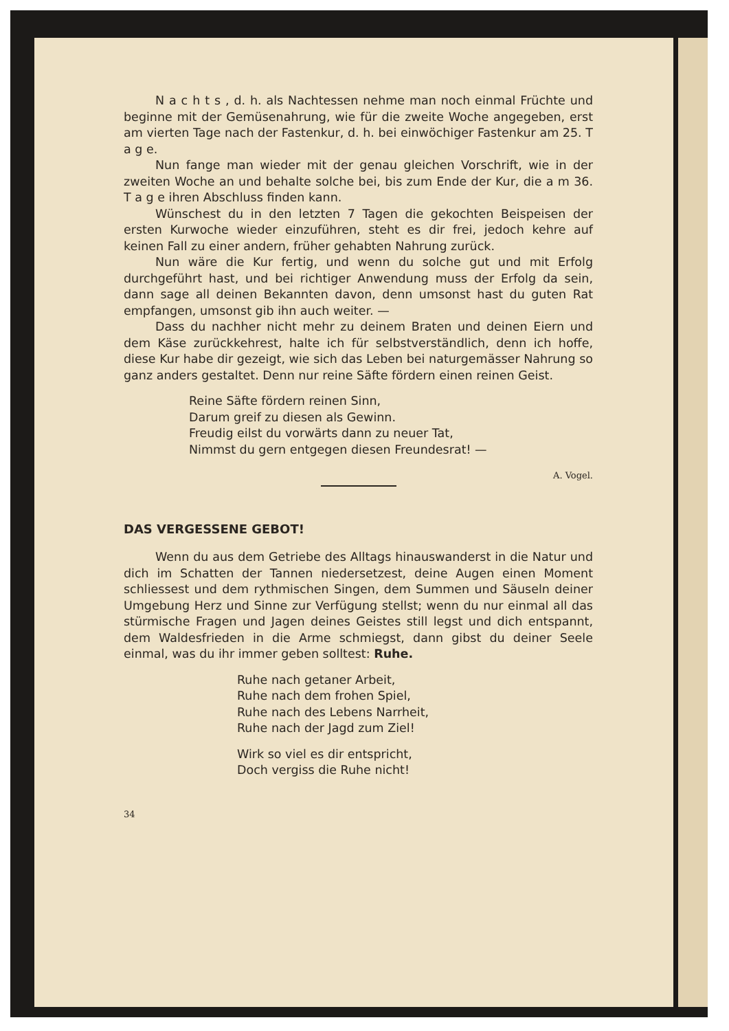N a c h t s , d. h. als Nachtessen nehme man noch einmal Früchte und beginne mit der Gemüsenahrung, wie für die zweite Woche angegeben, erst am vierten Tage nach der Fastenkur, d. h. bei einwöchiger Fastenkur am 25. T a g e.
Nun fange man wieder mit der genau gleichen Vorschrift, wie in der zweiten Woche an und behalte solche bei, bis zum Ende der Kur, die a m 36. T a g e ihren Abschluss finden kann.
Wünschest du in den letzten 7 Tagen die gekochten Beispeisen der ersten Kurwoche wieder einzuführen, steht es dir frei, jedoch kehre auf keinen Fall zu einer andern, früher gehabten Nahrung zurück.
Nun wäre die Kur fertig, und wenn du solche gut und mit Erfolg durchgeführt hast, und bei richtiger Anwendung muss der Erfolg da sein, dann sage all deinen Bekannten davon, denn umsonst hast du guten Rat empfangen, umsonst gib ihn auch weiter. —
Dass du nachher nicht mehr zu deinem Braten und deinen Eiern und dem Käse zurückkehrest, halte ich für selbstverständlich, denn ich hoffe, diese Kur habe dir gezeigt, wie sich das Leben bei naturgemässer Nahrung so ganz anders gestaltet. Denn nur reine Säfte fördern einen reinen Geist.
Reine Säfte fördern reinen Sinn,
Darum greif zu diesen als Gewinn.
Freudig eilst du vorwärts dann zu neuer Tat,
Nimmst du gern entgegen diesen Freundesrat! —
A. Vogel.
DAS VERGESSENE GEBOT!
Wenn du aus dem Getriebe des Alltags hinauswanderst in die Natur und dich im Schatten der Tannen niedersetzest, deine Augen einen Moment schliessest und dem rythmischen Singen, dem Summen und Säuseln deiner Umgebung Herz und Sinne zur Verfügung stellst; wenn du nur einmal all das stürmische Fragen und Jagen deines Geistes still legst und dich entspannt, dem Waldesfrieden in die Arme schmiegst, dann gibst du deiner Seele einmal, was du ihr immer geben solltest: Ruhe.
Ruhe nach getaner Arbeit,
Ruhe nach dem frohen Spiel,
Ruhe nach des Lebens Narrheit,
Ruhe nach der Jagd zum Ziel!
Wirk so viel es dir entspricht,
Doch vergiss die Ruhe nicht!
34